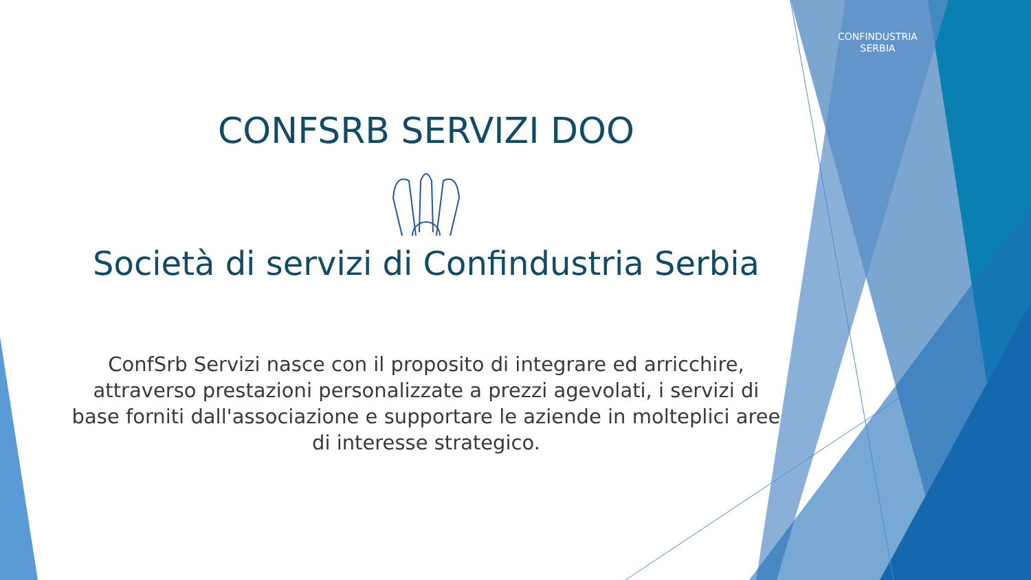CONFINDUSTRIA
SERBIA
CONFSRB SERVIZI DOO
Società di servizi di Confindustria Serbia
ConfSrb Servizi nasce con il proposito di integrare ed arricchire, attraverso prestazioni personalizzate a prezzi agevolati, i servizi di base forniti dall'associazione e supportare le aziende in molteplici aree di interesse strategico.